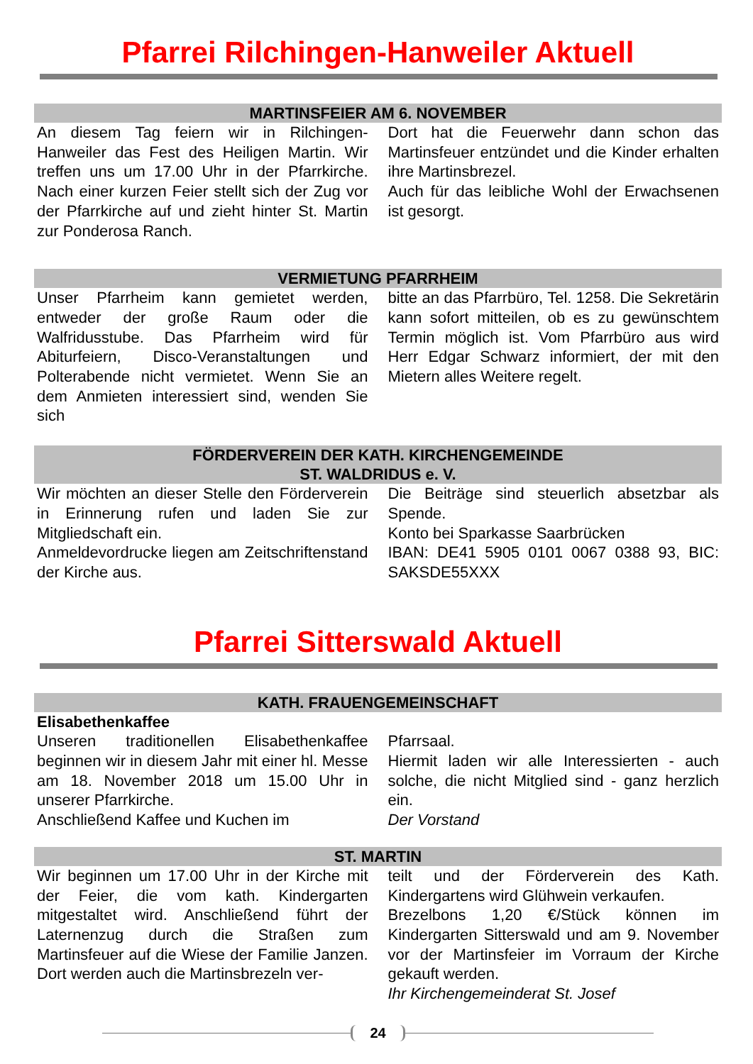Pfarrei Rilchingen-Hanweiler Aktuell
MARTINSFEIER AM 6. NOVEMBER
An diesem Tag feiern wir in Rilchingen-Hanweiler das Fest des Heiligen Martin. Wir treffen uns um 17.00 Uhr in der Pfarrkirche. Nach einer kurzen Feier stellt sich der Zug vor der Pfarrkirche auf und zieht hinter St. Martin zur Ponderosa Ranch.
Dort hat die Feuerwehr dann schon das Martinsfeuer entzündet und die Kinder erhalten ihre Martinsbrezel.
Auch für das leibliche Wohl der Erwachsenen ist gesorgt.
VERMIETUNG PFARRHEIM
Unser Pfarrheim kann gemietet werden, entweder der große Raum oder die Walfridusstube. Das Pfarrheim wird für Abiturfeiern, Disco-Veranstaltungen und Polterabende nicht vermietet. Wenn Sie an dem Anmieten interessiert sind, wenden Sie sich
bitte an das Pfarrbüro, Tel. 1258. Die Sekretärin kann sofort mitteilen, ob es zu gewünschtem Termin möglich ist. Vom Pfarrbüro aus wird Herr Edgar Schwarz informiert, der mit den Mietern alles Weitere regelt.
FÖRDERVEREIN DER KATH. KIRCHENGEMEINDE
ST. WALDRIDUS e. V.
Wir möchten an dieser Stelle den Förderverein in Erinnerung rufen und laden Sie zur Mitgliedschaft ein.
Anmeldevordrucke liegen am Zeitschriftenstand der Kirche aus.
Die Beiträge sind steuerlich absetzbar als Spende.
Konto bei Sparkasse Saarbrücken
IBAN: DE41 5905 0101 0067 0388 93, BIC: SAKSDE55XXX
Pfarrei Sitterswald Aktuell
KATH. FRAUENGEMEINSCHAFT
Elisabethenkaffee
Unseren traditionellen Elisabethenkaffee beginnen wir in diesem Jahr mit einer hl. Messe am 18. November 2018 um 15.00 Uhr in unserer Pfarrkirche.
Anschließend Kaffee und Kuchen im
Pfarrsaal.
Hiermit laden wir alle Interessierten - auch solche, die nicht Mitglied sind - ganz herzlich ein.
Der Vorstand
ST. MARTIN
Wir beginnen um 17.00 Uhr in der Kirche mit der Feier, die vom kath. Kindergarten mitgestaltet wird. Anschließend führt der Laternenzug durch die Straßen zum Martinsfeuer auf die Wiese der Familie Janzen. Dort werden auch die Martinsbrezeln ver-
teilt und der Förderverein des Kath. Kindergartens wird Glühwein verkaufen.
Brezelbons 1,20 €/Stück können im Kindergarten Sitterswald und am 9. November vor der Martinsfeier im Vorraum der Kirche gekauft werden.
Ihr Kirchengemeinderat St. Josef
24